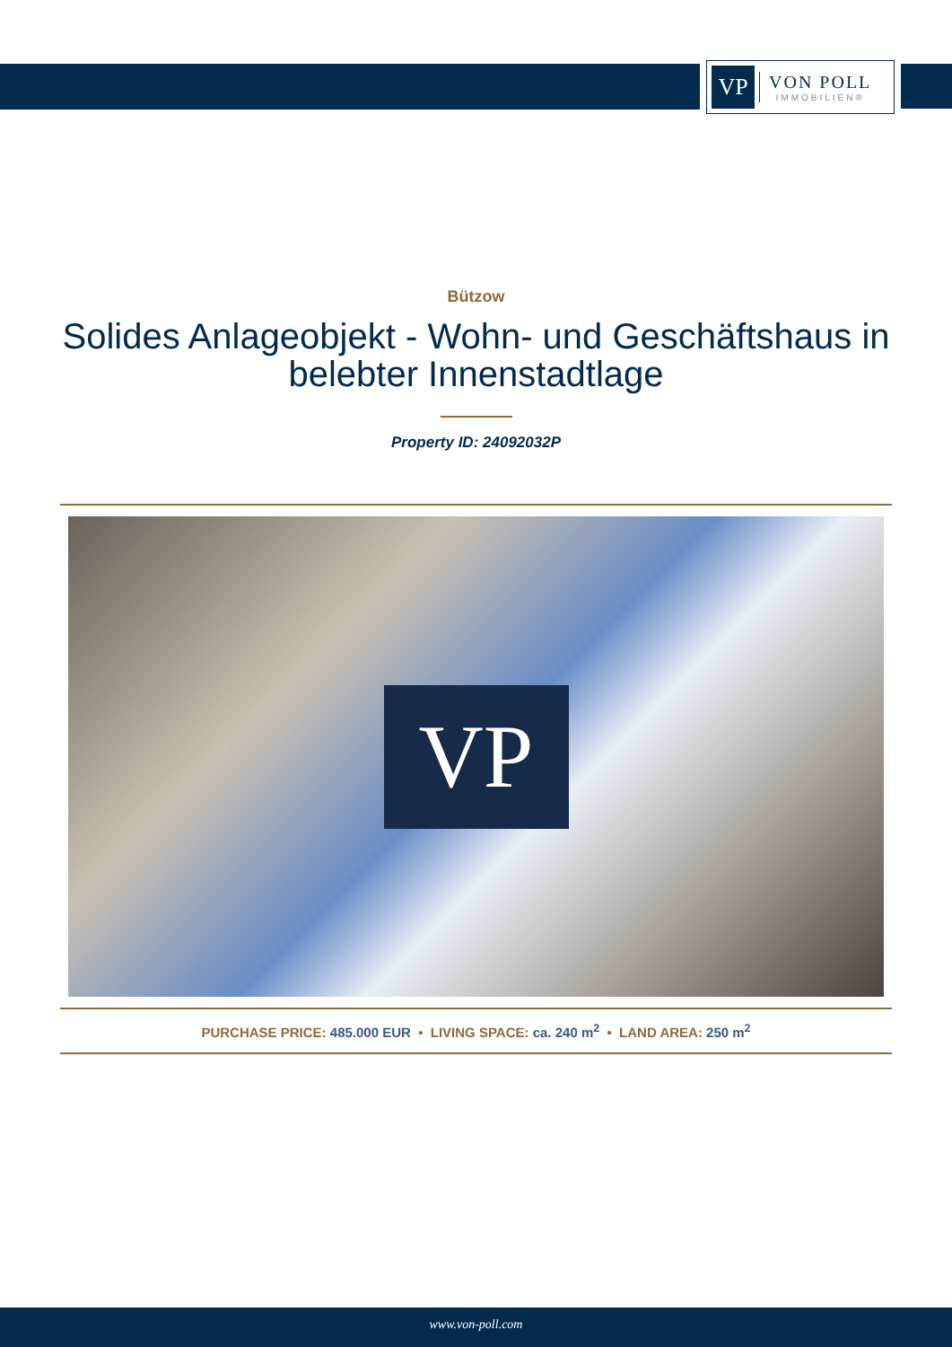VP
VON POLL
IMMOBILIEN®
Bützow
Solides Anlageobjekt - Wohn- und Geschäftshaus in belebter Innenstadtlage
Property ID: 24092032P
VP
PURCHASE PRICE: 485.000 EUR • LIVING SPACE: ca. 240 m<sup>2</sup> • LAND AREA: 250 m<sup>2</sup>
www.von-poll.com